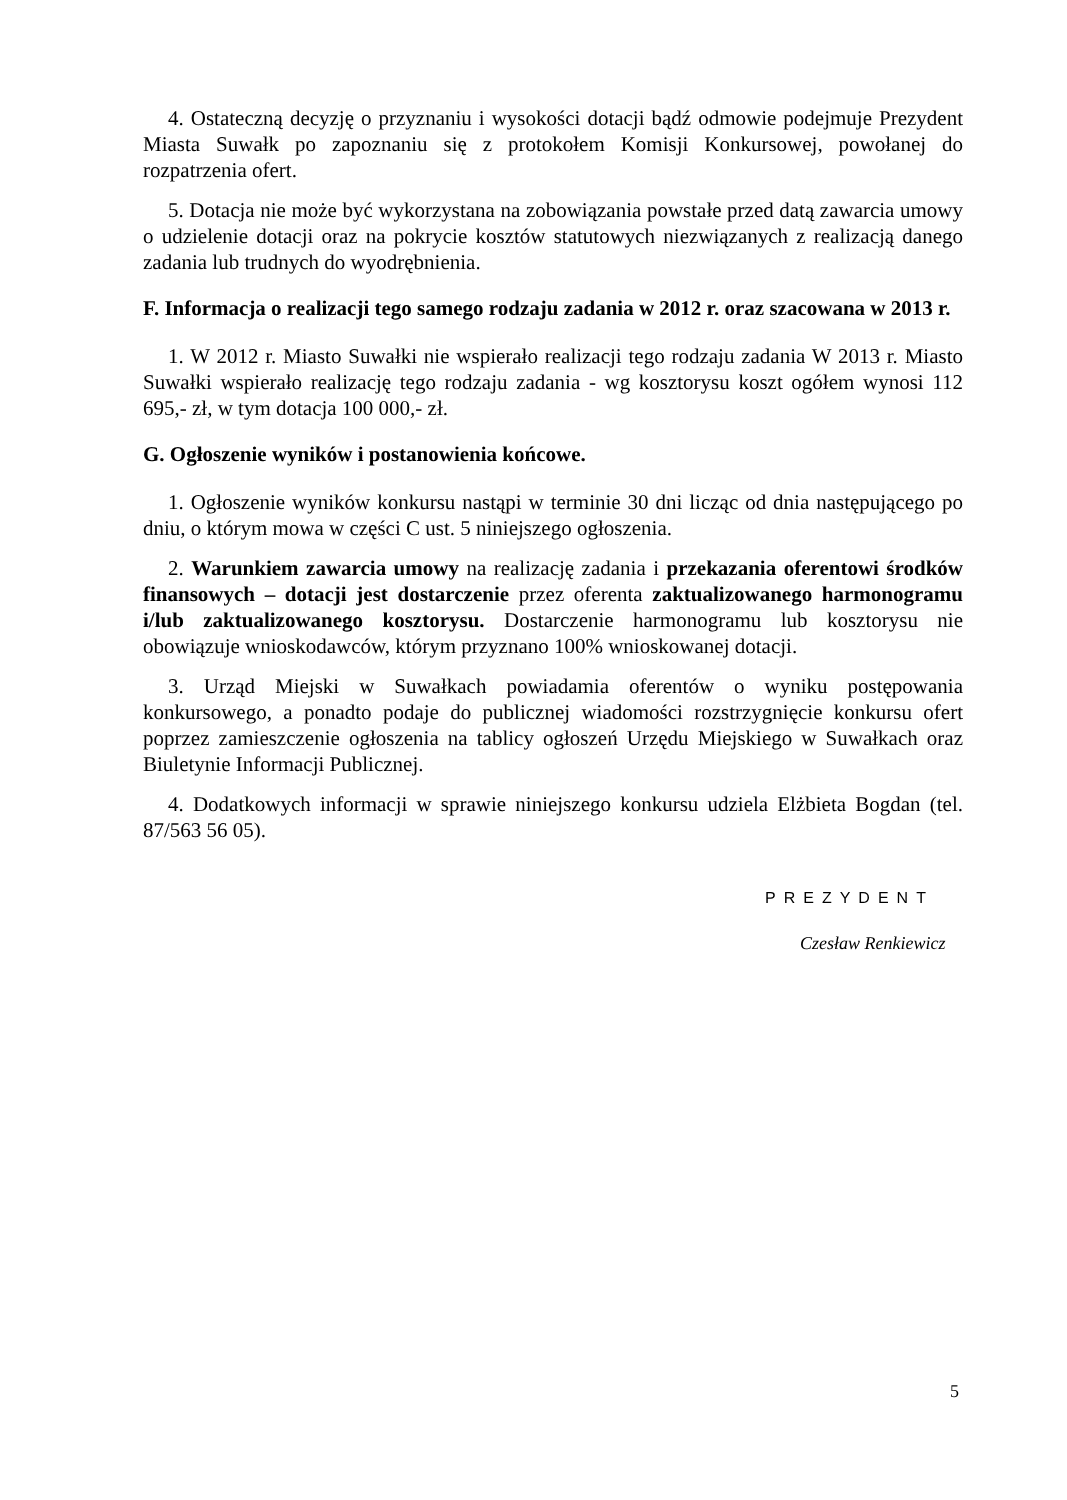4. Ostateczną decyzję o przyznaniu i wysokości dotacji bądź odmowie podejmuje Prezydent Miasta Suwałk po zapoznaniu się z protokołem Komisji Konkursowej, powołanej do rozpatrzenia ofert.
5. Dotacja nie może być wykorzystana na zobowiązania powstałe przed datą zawarcia umowy o udzielenie dotacji oraz na pokrycie kosztów statutowych niezwiązanych z realizacją danego zadania lub trudnych do wyodrębnienia.
F. Informacja o realizacji tego samego rodzaju zadania w 2012 r. oraz szacowana w 2013 r.
1. W 2012 r. Miasto Suwałki nie wspierało realizacji tego rodzaju zadania W 2013 r. Miasto Suwałki wspierało realizację tego rodzaju zadania - wg kosztorysu koszt ogółem wynosi 112 695,- zł, w tym dotacja 100 000,- zł.
G. Ogłoszenie wyników i postanowienia końcowe.
1. Ogłoszenie wyników konkursu nastąpi w terminie 30 dni licząc od dnia następującego po dniu, o którym mowa w części C ust. 5 niniejszego ogłoszenia.
2. Warunkiem zawarcia umowy na realizację zadania i przekazania oferentowi środków finansowych – dotacji jest dostarczenie przez oferenta zaktualizowanego harmonogramu i/lub zaktualizowanego kosztorysu. Dostarczenie harmonogramu lub kosztorysu nie obowiązuje wnioskodawców, którym przyznano 100% wnioskowanej dotacji.
3. Urząd Miejski w Suwałkach powiadamia oferentów o wyniku postępowania konkursowego, a ponadto podaje do publicznej wiadomości rozstrzygnięcie konkursu ofert poprzez zamieszczenie ogłoszenia na tablicy ogłoszeń Urzędu Miejskiego w Suwałkach oraz Biuletynie Informacji Publicznej.
4. Dodatkowych informacji w sprawie niniejszego konkursu udziela Elżbieta Bogdan (tel. 87/563 56 05).
PREZYDENT
Czesław Renkiewicz
5